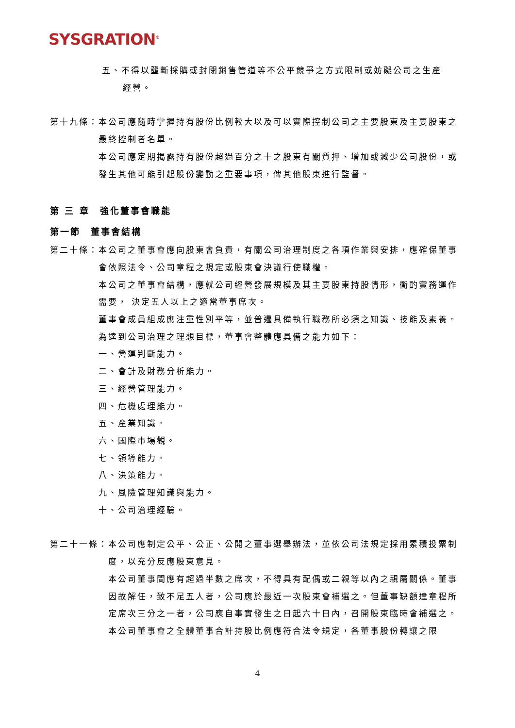SYSGRATION<sup>®</sup>
五、不得以壟斷採購或封閉銷售管道等不公平競爭之方式限制或妨礙公司之生產
經營。
第十九條： 本公司應隨時掌握持有股份比例較大以及可以實際控制公司之主要股東及主要股東之最終控制者名單。
本公司應定期揭露持有股份超過百分之十之股東有關質押、增加或減少公司股份，或發生其他可能引起股份變動之重要事項，俾其他股東進行監督。
第 三 章　強化董事會職能
第一節　董事會結構
第二十條： 本公司之董事會應向股東會負責，有關公司治理制度之各項作業與安排，應確保董事會依照法令、公司章程之規定或股東會決議行使職權。
本公司之董事會結構，應就公司經營發展規模及其主要股東持股情形，衡酌實務運作需要， 決定五人以上之適當董事席次。
董事會成員組成應注重性別平等，並普遍具備執行職務所必須之知識、技能及素養。為達到公司治理之理想目標，董事會整體應具備之能力如下：
一、營運判斷能力。
二、會計及財務分析能力。
三、經營管理能力。
四、危機處理能力。
五、產業知識。
六、國際市場觀。
七、領導能力。
八、決策能力。
九、風險管理知識與能力。
十、公司治理經驗。
第二十一條： 本公司應制定公平、公正、公開之董事選舉辦法，並依公司法規定採用累積投票制度，以充分反應股東意見。
本公司董事間應有超過半數之席次，不得具有配偶或二親等以內之親屬關係。董事因故解任，致不足五人者，公司應於最近一次股東會補選之。但董事缺額達章程所定席次三分之一者，公司應自事實發生之日起六十日內，召開股東臨時會補選之。
本公司董事會之全體董事合計持股比例應符合法令規定，各董事股份轉讓之限
4